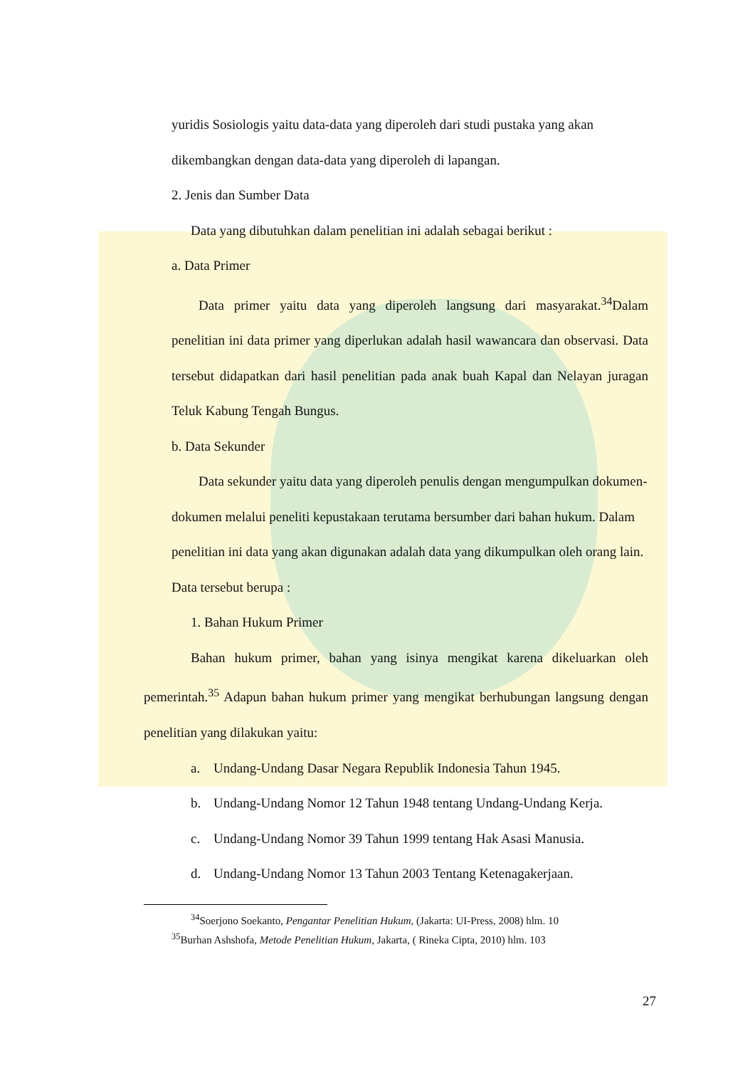yuridis Sosiologis yaitu data-data yang diperoleh dari studi pustaka yang akan
dikembangkan dengan data-data yang diperoleh di lapangan.
2. Jenis dan Sumber Data
Data yang dibutuhkan dalam penelitian ini adalah sebagai berikut :
a. Data Primer
Data primer yaitu data yang diperoleh langsung dari masyarakat.<sup>34</sup>Dalam penelitian ini data primer yang diperlukan adalah hasil wawancara dan observasi. Data tersebut didapatkan dari hasil penelitian pada anak buah Kapal dan Nelayan juragan Teluk Kabung Tengah Bungus.
b. Data Sekunder
Data sekunder yaitu data yang diperoleh penulis dengan mengumpulkan dokumen-dokumen melalui peneliti kepustakaan terutama bersumber dari bahan hukum. Dalam penelitian ini data yang akan digunakan adalah data yang dikumpulkan oleh orang lain. Data tersebut berupa :
1. Bahan Hukum Primer
Bahan hukum primer, bahan yang isinya mengikat karena dikeluarkan oleh pemerintah.<sup>35</sup> Adapun bahan hukum primer yang mengikat berhubungan langsung dengan penelitian yang dilakukan yaitu:
a. Undang-Undang Dasar Negara Republik Indonesia Tahun 1945.
b. Undang-Undang Nomor 12 Tahun 1948 tentang Undang-Undang Kerja.
c. Undang-Undang Nomor 39 Tahun 1999 tentang Hak Asasi Manusia.
d. Undang-Undang Nomor 13 Tahun 2003 Tentang Ketenagakerjaan.
<sup>34</sup> Soerjono Soekanto, Pengantar Penelitian Hukum, (Jakarta: UI-Press, 2008) hlm. 10
<sup>35</sup> Burhan Ashshofa, Metode Penelitian Hukum, Jakarta, ( Rineka Cipta, 2010) hlm. 103
27